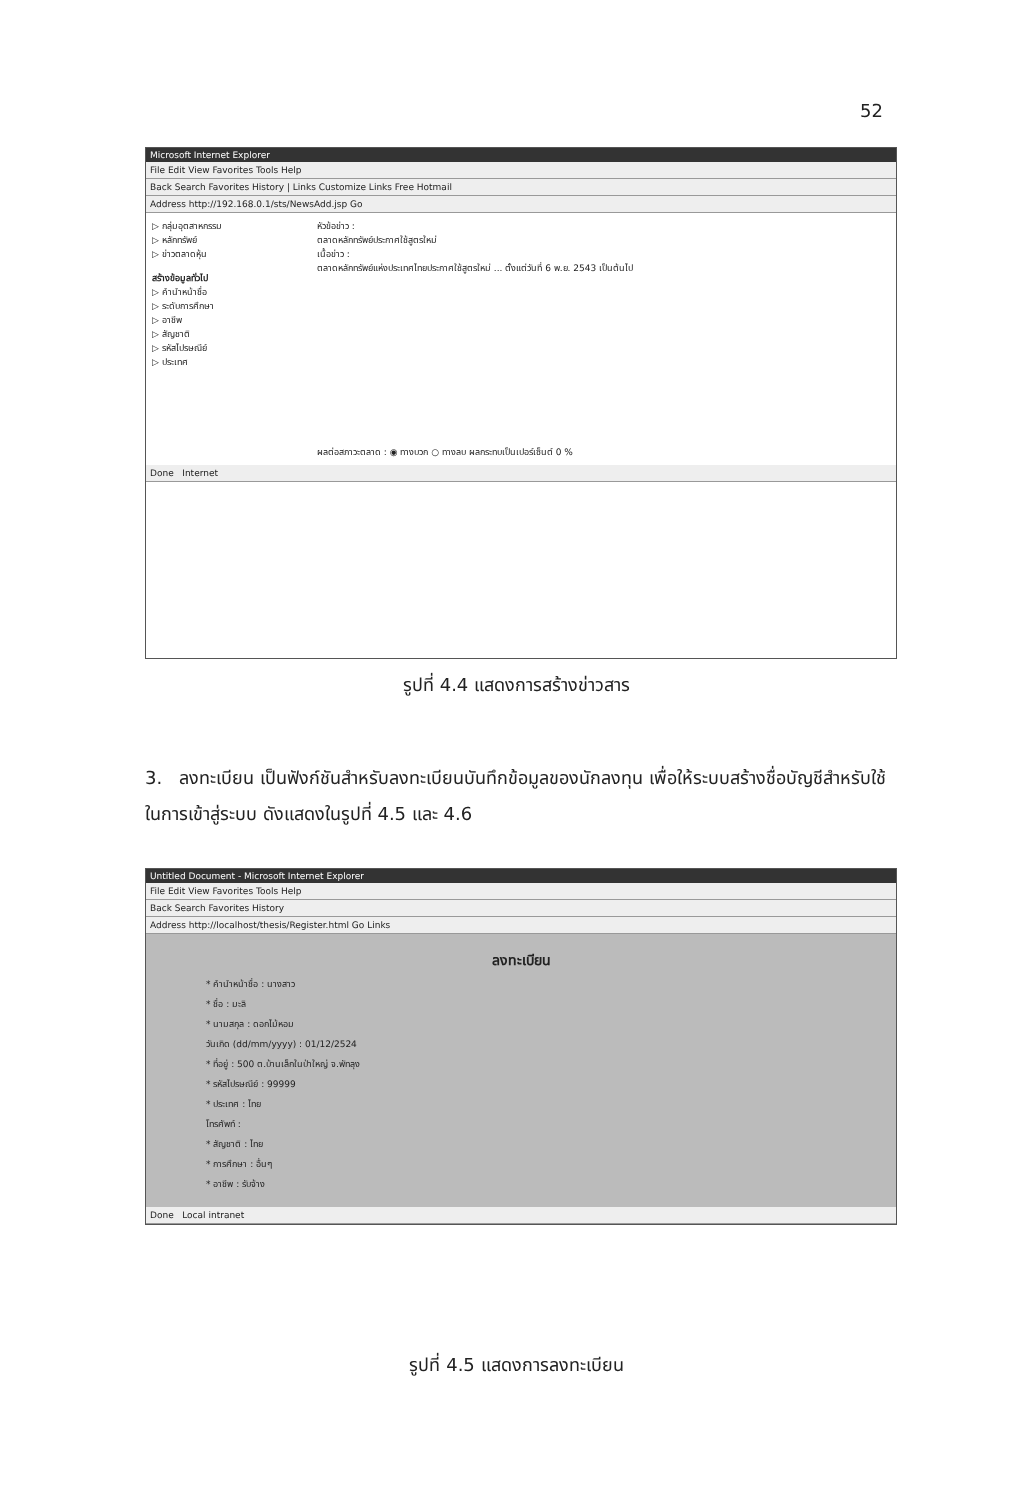52
Microsoft Internet Explorer
File Edit View Favorites Tools Help
Back Search Favorites History | Links Customize Links Free Hotmail
Address http://192.168.0.1/sts/NewsAdd.jsp Go
▷ กลุ่มอุตสาหกรรม
▷ หลักทรัพย์
▷ ข่าวตลาดหุ้น
สร้างข้อมูลทั่วไป
▷ คำนำหน้าชื่อ
▷ ระดับการศึกษา
▷ อาชีพ
▷ สัญชาติ
▷ รหัสไปรษณีย์
▷ ประเทศ
หัวข้อข่าว :
ตลาดหลักทรัพย์ประกาศใช้สูตรใหม่
เนื้อข่าว :
ตลาดหลักทรัพย์แห่งประเทศไทยประกาศใช้สูตรใหม่ ... ตั้งแต่วันที่ 6 พ.ย. 2543 เป็นต้นไป
ผลต่อสภาวะตลาด : ◉ ทางบวก ○ ทางลบ ผลกระทบเป็นเปอร์เซ็นต์ 0 %
Done Internet
รูปที่ 4.4 แสดงการสร้างข่าวสาร
3. ลงทะเบียน เป็นฟังก์ชันสำหรับลงทะเบียนบันทึกข้อมูลของนักลงทุน เพื่อให้ระบบสร้างชื่อบัญชีสำหรับใช้ในการเข้าสู่ระบบ ดังแสดงในรูปที่ 4.5 และ 4.6
Untitled Document - Microsoft Internet Explorer
File Edit View Favorites Tools Help
Back Search Favorites History
Address http://localhost/thesis/Register.html Go Links
ลงทะเบียน
* คำนำหน้าชื่อ : นางสาว
* ชื่อ : มะลิ
* นามสกุล : ดอกไม้หอม
วันเกิด (dd/mm/yyyy) : 01/12/2524
* ที่อยู่ : 500 ต.บ้านเล็กในป่าใหญ่ จ.พัทลุง
* รหัสไปรษณีย์ : 99999
* ประเทศ : ไทย
โทรศัพท์ :
* สัญชาติ : ไทย
* การศึกษา : อื่นๆ
* อาชีพ : รับจ้าง
Done Local intranet
รูปที่ 4.5 แสดงการลงทะเบียน